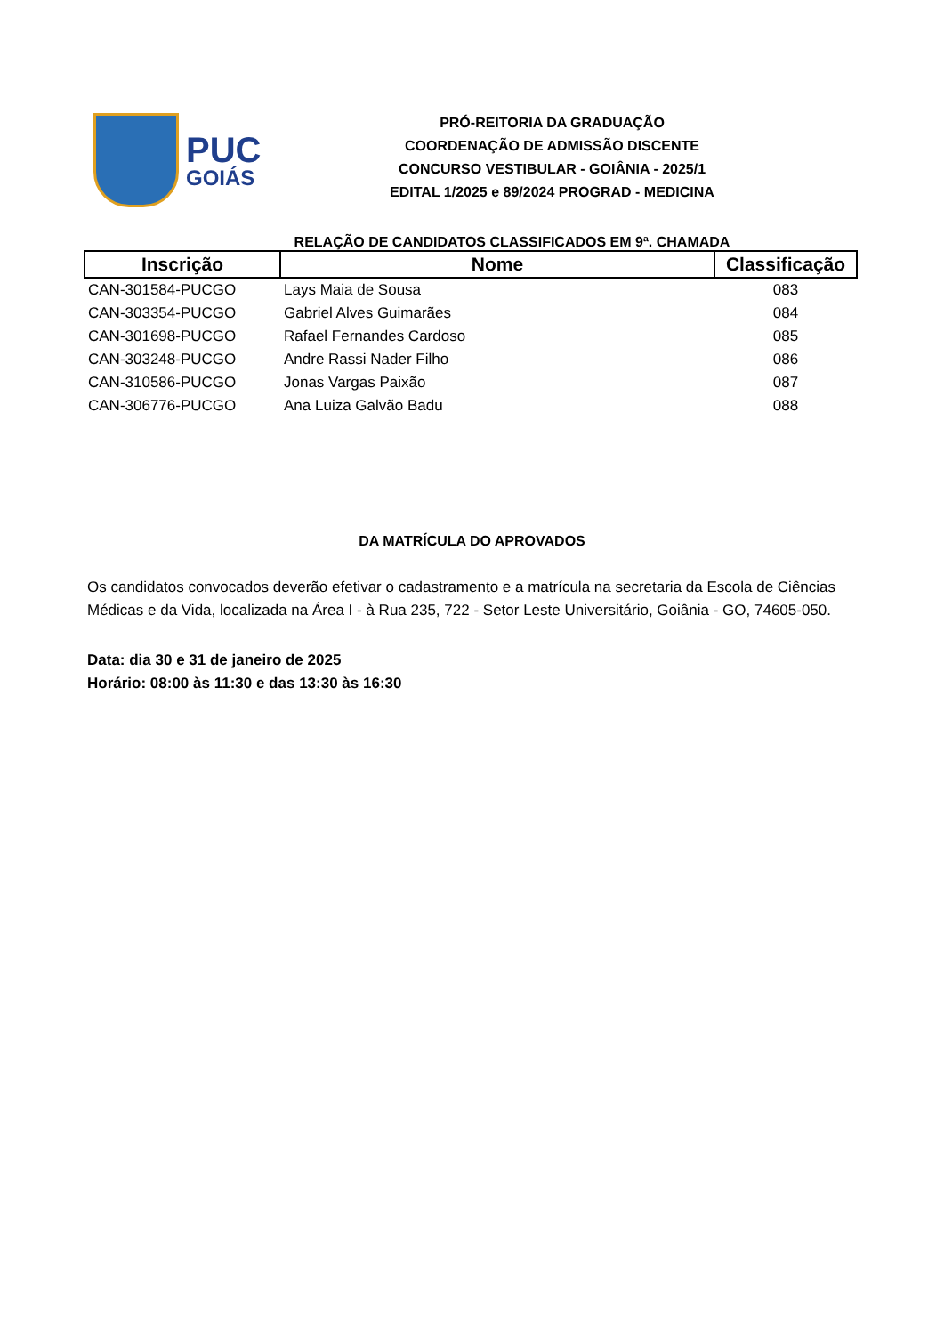PUC
GOIÁS
PRÓ-REITORIA DA GRADUAÇÃO
COORDENAÇÃO DE ADMISSÃO DISCENTE
CONCURSO VESTIBULAR - GOIÂNIA - 2025/1
EDITAL 1/2025 e 89/2024 PROGRAD - MEDICINA
RELAÇÃO DE CANDIDATOS CLASSIFICADOS EM 9ª. CHAMADA
| Inscrição | Nome | Classificação |
| --- | --- | --- |
| CAN-301584-PUCGO | Lays Maia de Sousa | 083 |
| CAN-303354-PUCGO | Gabriel Alves Guimarães | 084 |
| CAN-301698-PUCGO | Rafael Fernandes Cardoso | 085 |
| CAN-303248-PUCGO | Andre Rassi Nader Filho | 086 |
| CAN-310586-PUCGO | Jonas Vargas Paixão | 087 |
| CAN-306776-PUCGO | Ana Luiza Galvão Badu | 088 |
DA MATRÍCULA DO APROVADOS
Os candidatos convocados deverão efetivar o cadastramento e a matrícula na secretaria da Escola de Ciências Médicas e da Vida, localizada na Área I - à Rua 235, 722 - Setor Leste Universitário, Goiânia - GO, 74605-050.
Data: dia 30 e 31 de janeiro de 2025
Horário: 08:00 às 11:30 e das 13:30 às 16:30